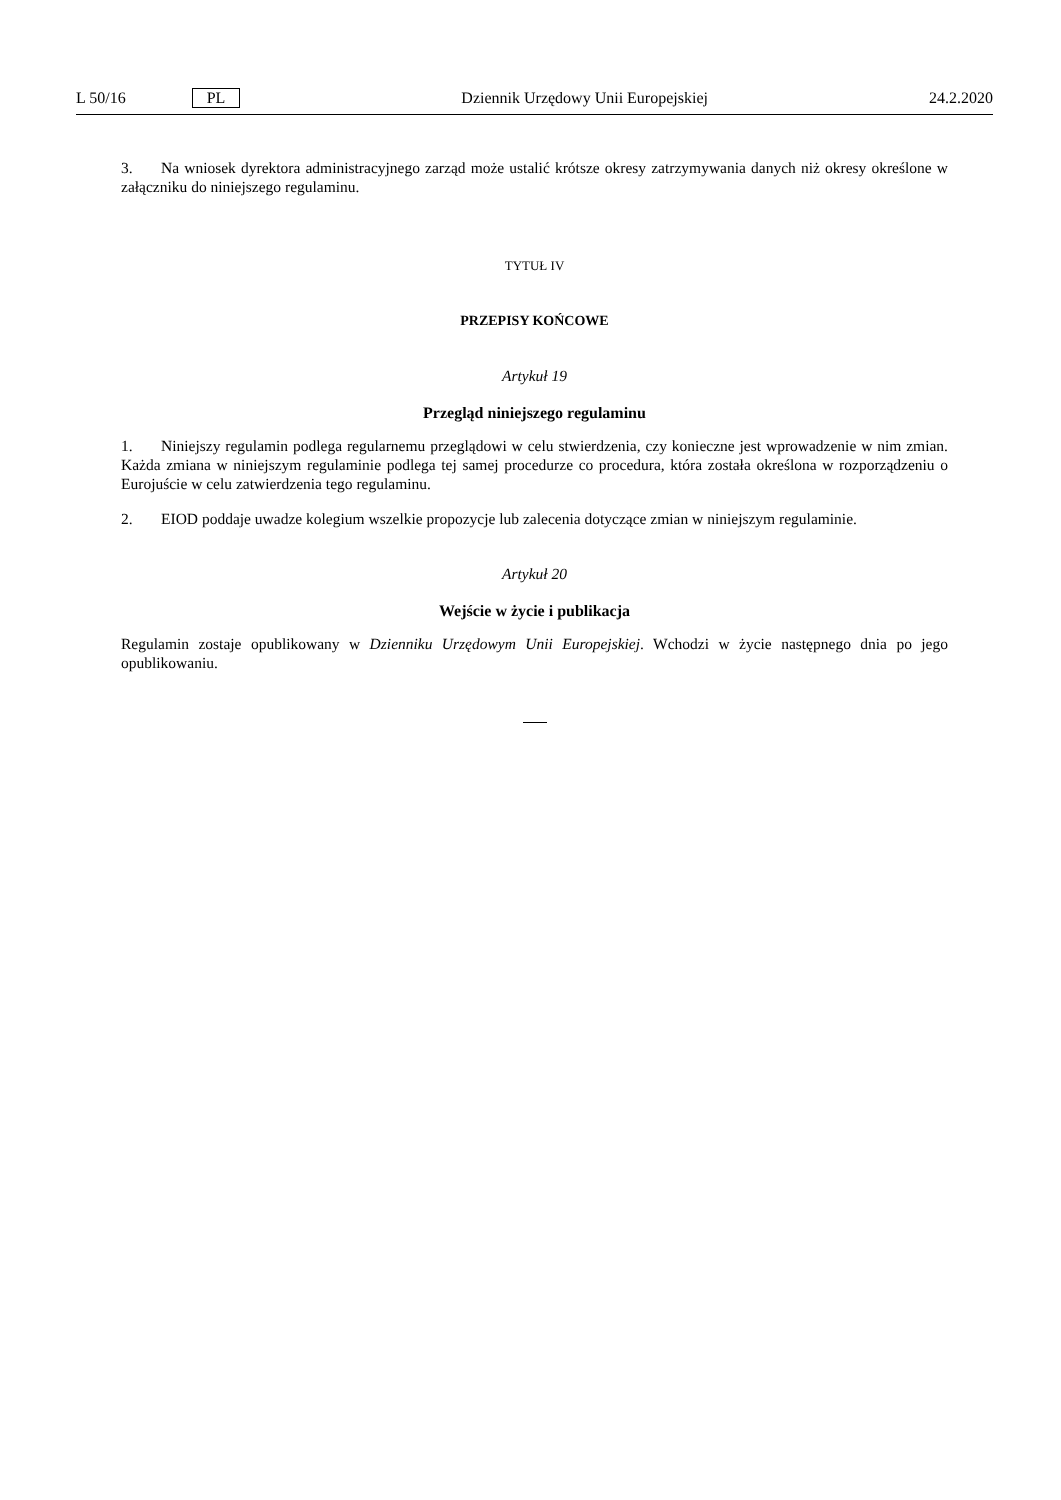L 50/16 PL Dziennik Urzędowy Unii Europejskiej 24.2.2020
3. Na wniosek dyrektora administracyjnego zarząd może ustalić krótsze okresy zatrzymywania danych niż okresy określone w załączniku do niniejszego regulaminu.
TYTUŁ IV
PRZEPISY KOŃCOWE
Artykuł 19
Przegląd niniejszego regulaminu
1. Niniejszy regulamin podlega regularnemu przeglądowi w celu stwierdzenia, czy konieczne jest wprowadzenie w nim zmian. Każda zmiana w niniejszym regulaminie podlega tej samej procedurze co procedura, która została określona w rozporządzeniu o Eurojuście w celu zatwierdzenia tego regulaminu.
2. EIOD poddaje uwadze kolegium wszelkie propozycje lub zalecenia dotyczące zmian w niniejszym regulaminie.
Artykuł 20
Wejście w życie i publikacja
Regulamin zostaje opublikowany w Dzienniku Urzędowym Unii Europejskiej. Wchodzi w życie następnego dnia po jego opublikowaniu.